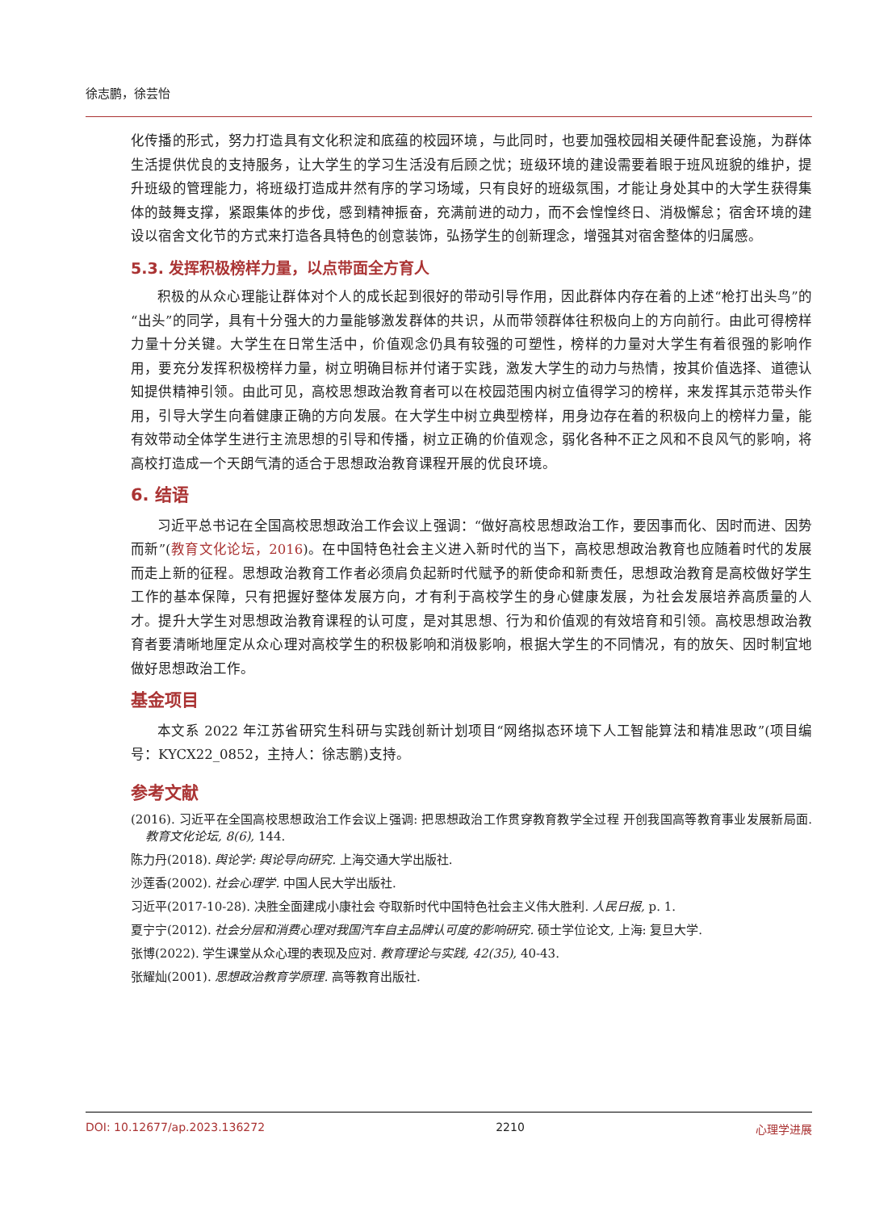徐志鹏，徐芸怡
化传播的形式，努力打造具有文化积淀和底蕴的校园环境，与此同时，也要加强校园相关硬件配套设施，为群体生活提供优良的支持服务，让大学生的学习生活没有后顾之忧；班级环境的建设需要着眼于班风班貌的维护，提升班级的管理能力，将班级打造成井然有序的学习场域，只有良好的班级氛围，才能让身处其中的大学生获得集体的鼓舞支撑，紧跟集体的步伐，感到精神振奋，充满前进的动力，而不会惶惶终日、消极懈怠；宿舍环境的建设以宿舍文化节的方式来打造各具特色的创意装饰，弘扬学生的创新理念，增强其对宿舍整体的归属感。
5.3. 发挥积极榜样力量，以点带面全方育人
积极的从众心理能让群体对个人的成长起到很好的带动引导作用，因此群体内存在着的上述“枪打出头鸟”的“出头”的同学，具有十分强大的力量能够激发群体的共识，从而带领群体往积极向上的方向前行。由此可得榜样力量十分关键。大学生在日常生活中，价值观念仍具有较强的可塑性，榜样的力量对大学生有着很强的影响作用，要充分发挥积极榜样力量，树立明确目标并付诸于实践，激发大学生的动力与热情，按其价值选择、道德认知提供精神引领。由此可见，高校思想政治教育者可以在校园范围内树立值得学习的榜样，来发挥其示范带头作用，引导大学生向着健康正确的方向发展。在大学生中树立典型榜样，用身边存在着的积极向上的榜样力量，能有效带动全体学生进行主流思想的引导和传播，树立正确的价值观念，弱化各种不正之风和不良风气的影响，将高校打造成一个天朗气清的适合于思想政治教育课程开展的优良环境。
6. 结语
习近平总书记在全国高校思想政治工作会议上强调：“做好高校思想政治工作，要因事而化、因时而进、因势而新”(教育文化论坛，2016)。在中国特色社会主义进入新时代的当下，高校思想政治教育也应随着时代的发展而走上新的征程。思想政治教育工作者必须肩负起新时代赋予的新使命和新责任，思想政治教育是高校做好学生工作的基本保障，只有把握好整体发展方向，才有利于高校学生的身心健康发展，为社会发展培养高质量的人才。提升大学生对思想政治教育课程的认可度，是对其思想、行为和价值观的有效培育和引领。高校思想政治教育者要清晰地厘定从众心理对高校学生的积极影响和消极影响，根据大学生的不同情况，有的放矢、因时制宜地做好思想政治工作。
基金项目
本文系 2022 年江苏省研究生科研与实践创新计划项目“网络拟态环境下人工智能算法和精准思政”(项目编号：KYCX22_0852，主持人：徐志鹏)支持。
参考文献
(2016). 习近平在全国高校思想政治工作会议上强调: 把思想政治工作贯穿教育教学全过程 开创我国高等教育事业发展新局面. 教育文化论坛, 8(6), 144.
陈力丹(2018). 舆论学: 舆论导向研究. 上海交通大学出版社.
沙莲香(2002). 社会心理学. 中国人民大学出版社.
习近平(2017-10-28). 决胜全面建成小康社会 夺取新时代中国特色社会主义伟大胜利. 人民日报, p. 1.
夏宁宁(2012). 社会分层和消费心理对我国汽车自主品牌认可度的影响研究. 硕士学位论文, 上海: 复旦大学.
张博(2022). 学生课堂从众心理的表现及应对. 教育理论与实践, 42(35), 40-43.
张耀灿(2001). 思想政治教育学原理. 高等教育出版社.
DOI: 10.12677/ap.2023.136272 2210 心理学进展